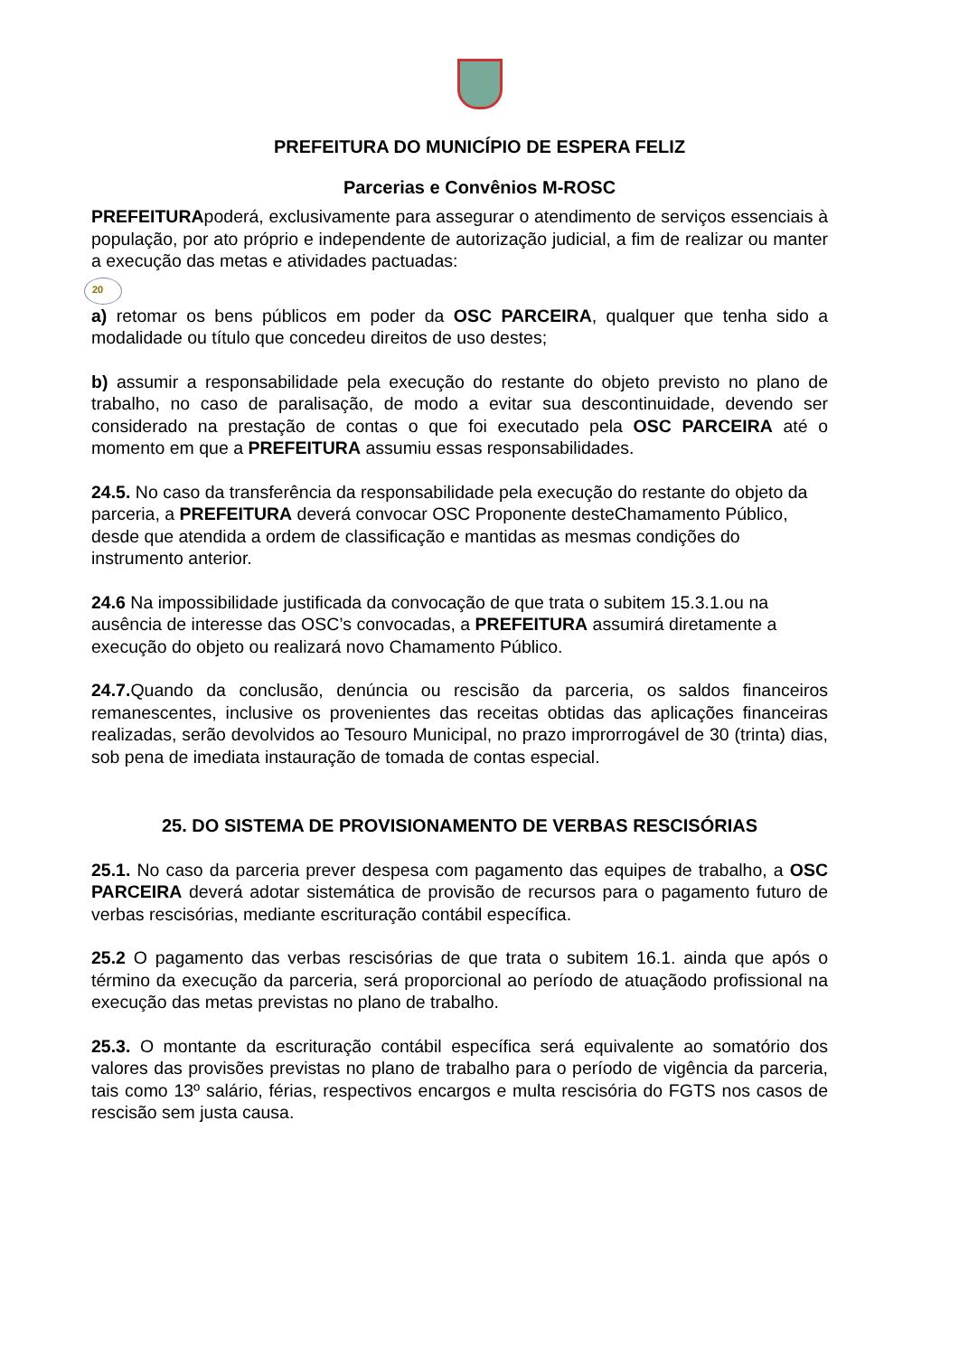PREFEITURA DO MUNICÍPIO DE ESPERA FELIZ
Parcerias e Convênios M-ROSC
PREFEITURApoderá, exclusivamente para assegurar o atendimento de serviços essenciais à população, por ato próprio e independente de autorização judicial, a fim de realizar ou manter a execução das metas e atividades pactuadas:
20
a) retomar os bens públicos em poder da OSC PARCEIRA, qualquer que tenha sido a modalidade ou título que concedeu direitos de uso destes;
b) assumir a responsabilidade pela execução do restante do objeto previsto no plano de trabalho, no caso de paralisação, de modo a evitar sua descontinuidade, devendo ser considerado na prestação de contas o que foi executado pela OSC PARCEIRA até o momento em que a PREFEITURA assumiu essas responsabilidades.
24.5. No caso da transferência da responsabilidade pela execução do restante do objeto da parceria, a PREFEITURA deverá convocar OSC Proponente desteChamamento Público, desde que atendida a ordem de classificação e mantidas as mesmas condições do instrumento anterior.
24.6 Na impossibilidade justificada da convocação de que trata o subitem 15.3.1.ou na ausência de interesse das OSC’s convocadas, a PREFEITURA assumirá diretamente a execução do objeto ou realizará novo Chamamento Público.
24.7. Quando da conclusão, denúncia ou rescisão da parceria, os saldos financeiros remanescentes, inclusive os provenientes das receitas obtidas das aplicações financeiras realizadas, serão devolvidos ao Tesouro Municipal, no prazo improrrogável de 30 (trinta) dias, sob pena de imediata instauração de tomada de contas especial.
25. DO SISTEMA DE PROVISIONAMENTO DE VERBAS RESCISÓRIAS
25.1. No caso da parceria prever despesa com pagamento das equipes de trabalho, a OSC PARCEIRA deverá adotar sistemática de provisão de recursos para o pagamento futuro de verbas rescisórias, mediante escrituração contábil específica.
25.2 O pagamento das verbas rescisórias de que trata o subitem 16.1. ainda que após o término da execução da parceria, será proporcional ao período de atuaçãodo profissional na execução das metas previstas no plano de trabalho.
25.3. O montante da escrituração contábil específica será equivalente ao somatório dos valores das provisões previstas no plano de trabalho para o período de vigência da parceria, tais como 13º salário, férias, respectivos encargos e multa rescisória do FGTS nos casos de rescisão sem justa causa.